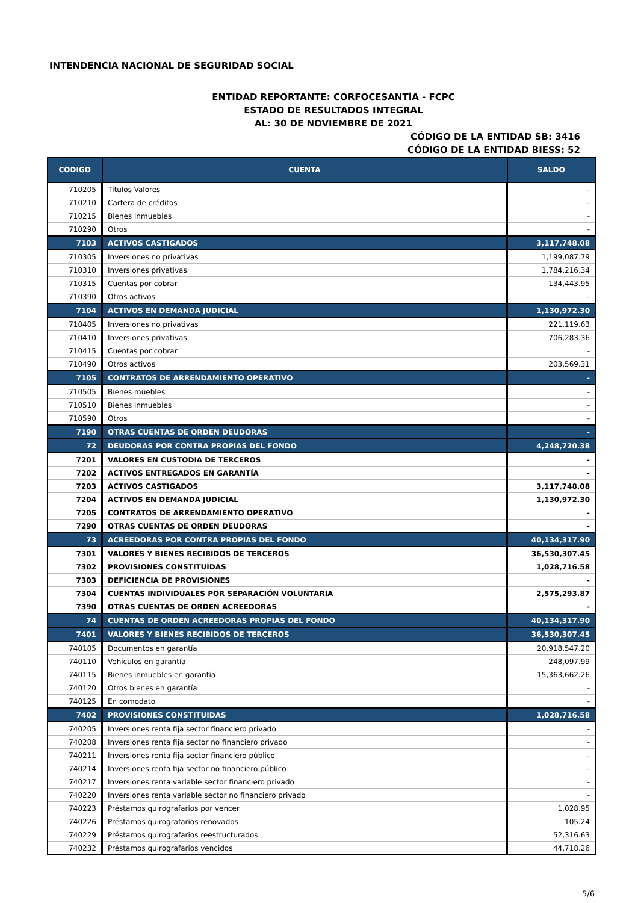INTENDENCIA NACIONAL DE SEGURIDAD SOCIAL
ENTIDAD REPORTANTE: CORFOCESANTÍA - FCPC
ESTADO DE RESULTADOS INTEGRAL
AL: 30 DE NOVIEMBRE DE 2021
CÓDIGO DE LA ENTIDAD SB: 3416
CÓDIGO DE LA ENTIDAD BIESS: 52
| CÓDIGO | CUENTA | SALDO |
| --- | --- | --- |
| 710205 | Títulos Valores | - |
| 710210 | Cartera de créditos | - |
| 710215 | Bienes inmuebles | - |
| 710290 | Otros | - |
| 7103 | ACTIVOS CASTIGADOS | 3,117,748.08 |
| 710305 | Inversiones no privativas | 1,199,087.79 |
| 710310 | Inversiones privativas | 1,784,216.34 |
| 710315 | Cuentas por cobrar | 134,443.95 |
| 710390 | Otros activos | - |
| 7104 | ACTIVOS EN DEMANDA JUDICIAL | 1,130,972.30 |
| 710405 | Inversiones no privativas | 221,119.63 |
| 710410 | Inversiones privativas | 706,283.36 |
| 710415 | Cuentas por cobrar | - |
| 710490 | Otros activos | 203,569.31 |
| 7105 | CONTRATOS DE ARRENDAMIENTO OPERATIVO | - |
| 710505 | Bienes muebles | - |
| 710510 | Bienes inmuebles | - |
| 710590 | Otros | - |
| 7190 | OTRAS CUENTAS DE ORDEN DEUDORAS | - |
| 72 | DEUDORAS POR CONTRA PROPIAS DEL FONDO | 4,248,720.38 |
| 7201 | VALORES EN CUSTODIA DE TERCEROS | - |
| 7202 | ACTIVOS ENTREGADOS EN GARANTÍA | - |
| 7203 | ACTIVOS CASTIGADOS | 3,117,748.08 |
| 7204 | ACTIVOS EN DEMANDA JUDICIAL | 1,130,972.30 |
| 7205 | CONTRATOS DE ARRENDAMIENTO OPERATIVO | - |
| 7290 | OTRAS CUENTAS DE ORDEN DEUDORAS | - |
| 73 | ACREEDORAS POR CONTRA PROPIAS DEL FONDO | 40,134,317.90 |
| 7301 | VALORES Y BIENES RECIBIDOS DE TERCEROS | 36,530,307.45 |
| 7302 | PROVISIONES CONSTITUÍDAS | 1,028,716.58 |
| 7303 | DEFICIENCIA DE PROVISIONES | - |
| 7304 | CUENTAS INDIVIDUALES POR SEPARACIÓN VOLUNTARIA | 2,575,293.87 |
| 7390 | OTRAS CUENTAS DE ORDEN ACREEDORAS | - |
| 74 | CUENTAS DE ORDEN ACREEDORAS PROPIAS DEL FONDO | 40,134,317.90 |
| 7401 | VALORES Y BIENES RECIBIDOS DE TERCEROS | 36,530,307.45 |
| 740105 | Documentos en garantía | 20,918,547.20 |
| 740110 | Vehículos en garantía | 248,097.99 |
| 740115 | Bienes inmuebles en garantía | 15,363,662.26 |
| 740120 | Otros bienes en garantía | - |
| 740125 | En comodato | - |
| 7402 | PROVISIONES CONSTITUIDAS | 1,028,716.58 |
| 740205 | Inversiones renta fija sector financiero privado | - |
| 740208 | Inversiones renta fija sector no financiero privado | - |
| 740211 | Inversiones renta fija sector financiero público | - |
| 740214 | Inversiones renta fija sector no financiero público | - |
| 740217 | Inversiones renta variable sector financiero privado | - |
| 740220 | Inversiones renta variable sector no financiero privado | - |
| 740223 | Préstamos quirografarios por vencer | 1,028.95 |
| 740226 | Préstamos quirografarios renovados | 105.24 |
| 740229 | Préstamos quirografarios reestructurados | 52,316.63 |
| 740232 | Préstamos quirografarios vencidos | 44,718.26 |
5/6